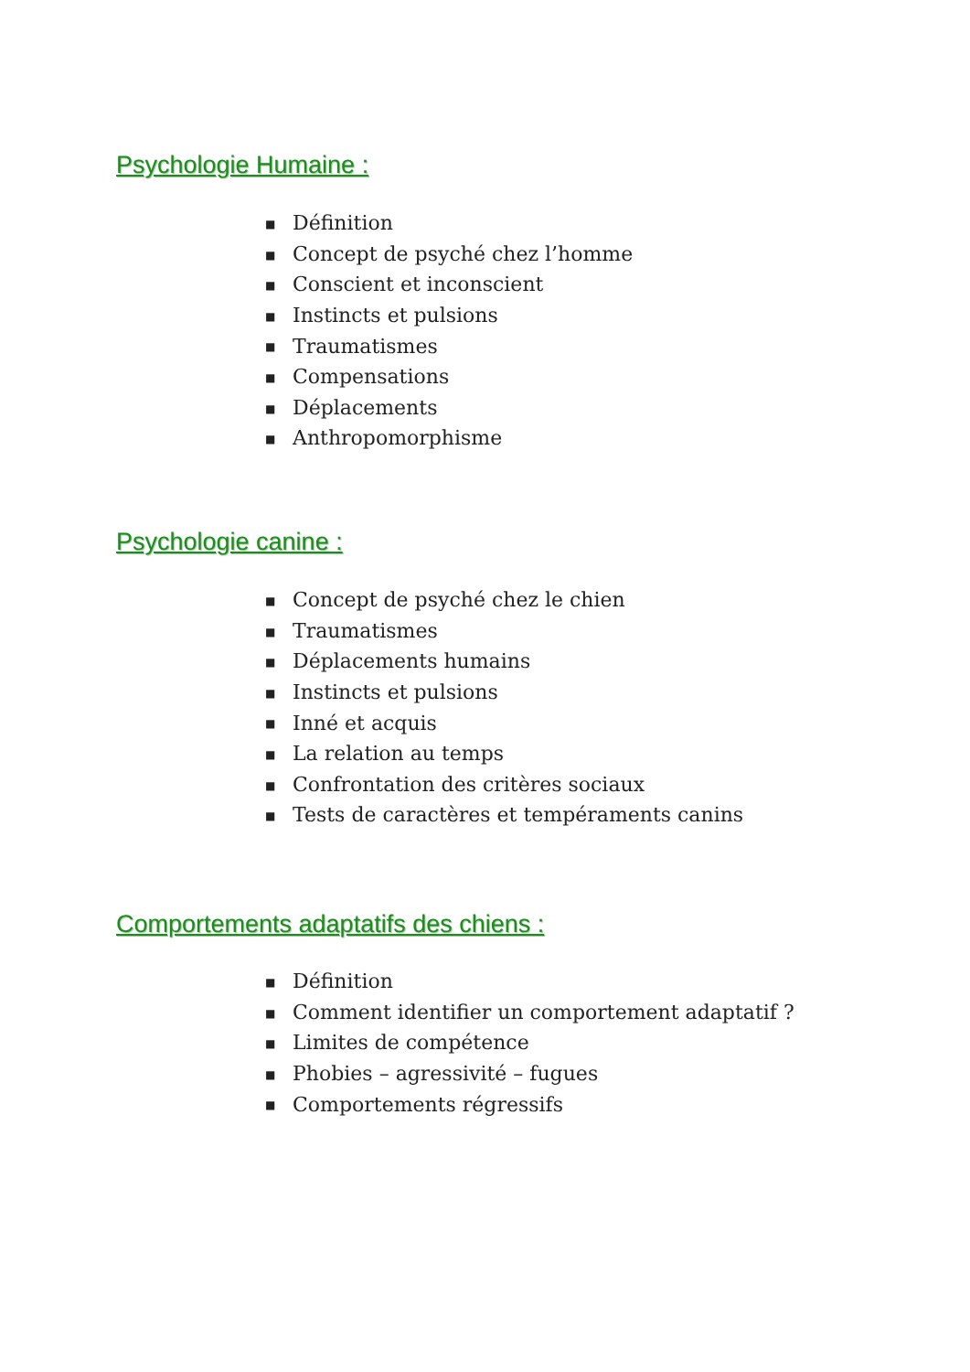Psychologie Humaine :
■ Définition
■ Concept de psyché chez l’homme
■ Conscient et inconscient
■ Instincts et pulsions
■ Traumatismes
■ Compensations
■ Déplacements
■ Anthropomorphisme
Psychologie canine :
■ Concept de psyché chez le chien
■ Traumatismes
■ Déplacements humains
■ Instincts et pulsions
■ Inné et acquis
■ La relation au temps
■ Confrontation des critères sociaux
■ Tests de caractères et tempéraments canins
Comportements adaptatifs des chiens :
■ Définition
■ Comment identifier un comportement adaptatif ?
■ Limites de compétence
■ Phobies – agressivité – fugues
■ Comportements régressifs